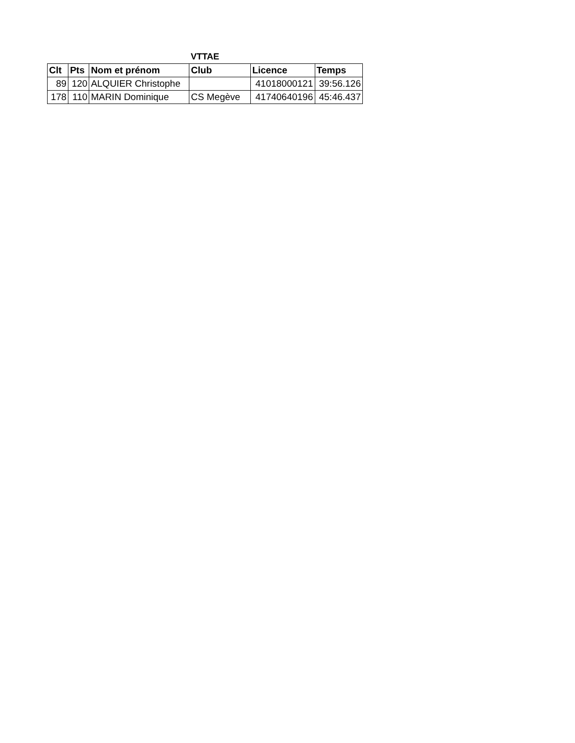VTTAE
| Clt | Pts | Nom et prénom | Club | Licence | Temps |
| --- | --- | --- | --- | --- | --- |
| 89 | 120 | ALQUIER Christophe | | 41018000121 | 39:56.126 |
| 178 | 110 | MARIN Dominique | CS Megève | 41740640196 | 45:46.437 |